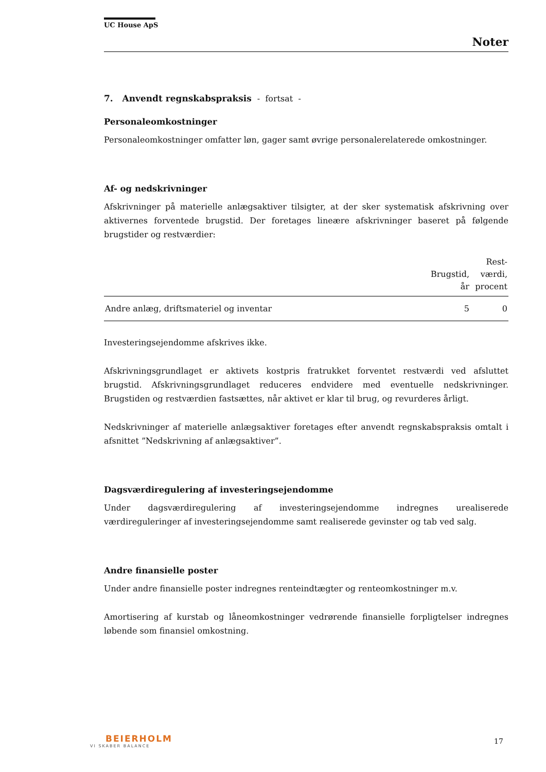UC House ApS
Noter
7. Anvendt regnskabspraksis - fortsat -
Personaleomkostninger
Personaleomkostninger omfatter løn, gager samt øvrige personalerelaterede omkostninger.
Af- og nedskrivninger
Afskrivninger på materielle anlægsaktiver tilsigter, at der sker systematisk afskrivning over aktivernes forventede brugstid. Der foretages lineære afskrivninger baseret på følgende brugstider og restværdier:
| | Brugstid, år | Rest- værdi, procent |
| --- | --- | --- |
| Andre anlæg, driftsmateriel og inventar | 5 | 0 |
Investeringsejendomme afskrives ikke.
Afskrivningsgrundlaget er aktivets kostpris fratrukket forventet restværdi ved afsluttet brugstid. Afskrivningsgrundlaget reduceres endvidere med eventuelle nedskrivninger. Brugstiden og restværdien fastsættes, når aktivet er klar til brug, og revurderes årligt.
Nedskrivninger af materielle anlægsaktiver foretages efter anvendt regnskabspraksis omtalt i afsnittet ”Nedskrivning af anlægsaktiver”.
Dagsværdiregulering af investeringsejendomme
Under dagsværdiregulering af investeringsejendomme indregnes urealiserede værdireguleringer af investeringsejendomme samt realiserede gevinster og tab ved salg.
Andre finansielle poster
Under andre finansielle poster indregnes renteindtægter og renteomkostninger m.v.
Amortisering af kurstab og låneomkostninger vedrørende finansielle forpligtelser indregnes løbende som finansiel omkostning.
BEIERHOLM
VI SKABER BALANCE
17